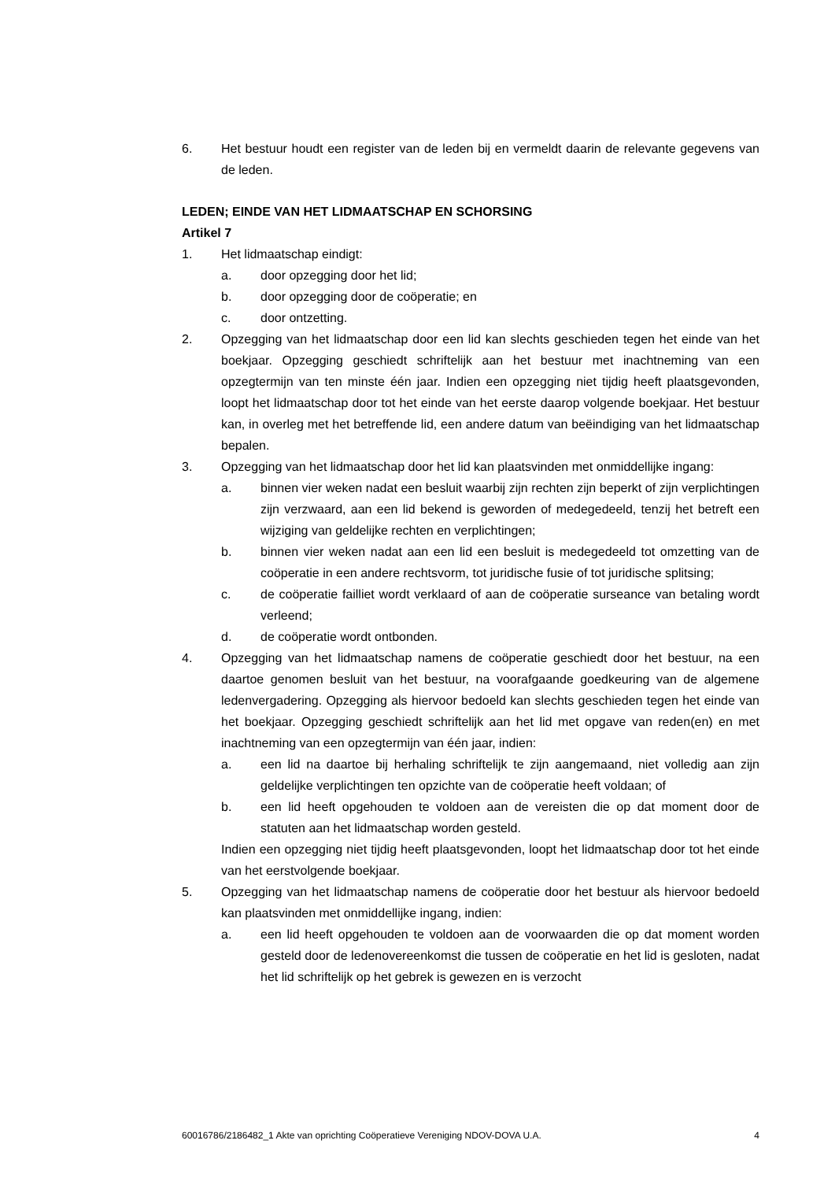6. Het bestuur houdt een register van de leden bij en vermeldt daarin de relevante gegevens van de leden.
LEDEN; EINDE VAN HET LIDMAATSCHAP EN SCHORSING
Artikel 7
1. Het lidmaatschap eindigt:
a. door opzegging door het lid;
b. door opzegging door de coöperatie; en
c. door ontzetting.
2. Opzegging van het lidmaatschap door een lid kan slechts geschieden tegen het einde van het boekjaar. Opzegging geschiedt schriftelijk aan het bestuur met inachtneming van een opzegtermijn van ten minste één jaar. Indien een opzegging niet tijdig heeft plaatsgevonden, loopt het lidmaatschap door tot het einde van het eerste daarop volgende boekjaar. Het bestuur kan, in overleg met het betreffende lid, een andere datum van beëindiging van het lidmaatschap bepalen.
3. Opzegging van het lidmaatschap door het lid kan plaatsvinden met onmiddellijke ingang:
a. binnen vier weken nadat een besluit waarbij zijn rechten zijn beperkt of zijn verplichtingen zijn verzwaard, aan een lid bekend is geworden of medegedeeld, tenzij het betreft een wijziging van geldelijke rechten en verplichtingen;
b. binnen vier weken nadat aan een lid een besluit is medegedeeld tot omzetting van de coöperatie in een andere rechtsvorm, tot juridische fusie of tot juridische splitsing;
c. de coöperatie failliet wordt verklaard of aan de coöperatie surseance van betaling wordt verleend;
d. de coöperatie wordt ontbonden.
4. Opzegging van het lidmaatschap namens de coöperatie geschiedt door het bestuur, na een daartoe genomen besluit van het bestuur, na voorafgaande goedkeuring van de algemene ledenvergadering. Opzegging als hiervoor bedoeld kan slechts geschieden tegen het einde van het boekjaar. Opzegging geschiedt schriftelijk aan het lid met opgave van reden(en) en met inachtneming van een opzegtermijn van één jaar, indien:
a. een lid na daartoe bij herhaling schriftelijk te zijn aangemaand, niet volledig aan zijn geldelijke verplichtingen ten opzichte van de coöperatie heeft voldaan; of
b. een lid heeft opgehouden te voldoen aan de vereisten die op dat moment door de statuten aan het lidmaatschap worden gesteld.
Indien een opzegging niet tijdig heeft plaatsgevonden, loopt het lidmaatschap door tot het einde van het eerstvolgende boekjaar.
5. Opzegging van het lidmaatschap namens de coöperatie door het bestuur als hiervoor bedoeld kan plaatsvinden met onmiddellijke ingang, indien:
a. een lid heeft opgehouden te voldoen aan de voorwaarden die op dat moment worden gesteld door de ledenovereenkomst die tussen de coöperatie en het lid is gesloten, nadat het lid schriftelijk op het gebrek is gewezen en is verzocht
60016786/2186482_1 Akte van oprichting Coöperatieve Vereniging NDOV-DOVA U.A. 4